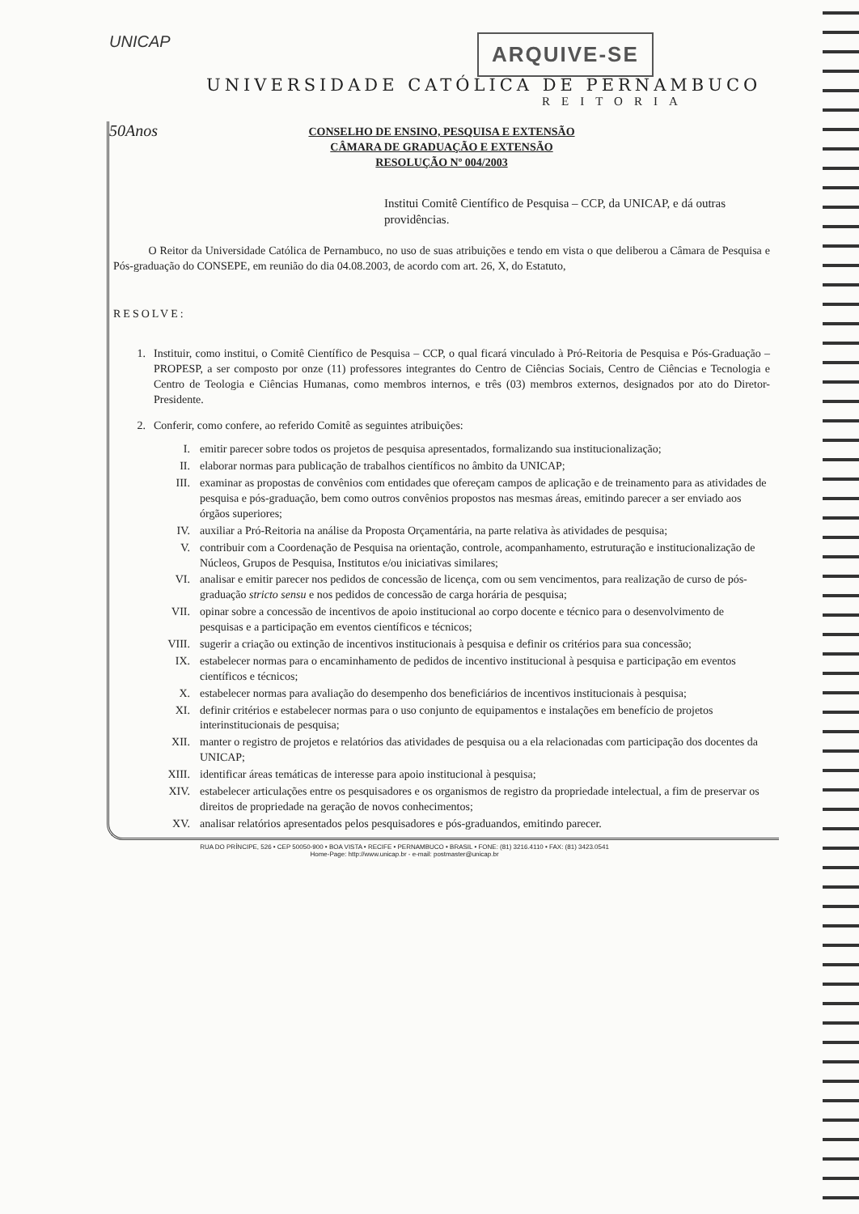UNICAP
ARQUIVE-SE
50Anos
UNIVERSIDADE CATÓLICA DE PERNAMBUCO
REITORIA
CONSELHO DE ENSINO, PESQUISA E EXTENSÃO
CÂMARA DE GRADUAÇÃO E EXTENSÃO
RESOLUÇÃO Nº 004/2003
Institui Comitê Científico de Pesquisa – CCP, da UNICAP, e dá outras providências.
O Reitor da Universidade Católica de Pernambuco, no uso de suas atribuições e tendo em vista o que deliberou a Câmara de Pesquisa e Pós-graduação do CONSEPE, em reunião do dia 04.08.2003, de acordo com art. 26, X, do Estatuto,
RESOLVE:
1. Instituir, como institui, o Comitê Científico de Pesquisa – CCP, o qual ficará vinculado à Pró-Reitoria de Pesquisa e Pós-Graduação – PROPESP, a ser composto por onze (11) professores integrantes do Centro de Ciências Sociais, Centro de Ciências e Tecnologia e Centro de Teologia e Ciências Humanas, como membros internos, e três (03) membros externos, designados por ato do Diretor-Presidente.
2. Conferir, como confere, ao referido Comitê as seguintes atribuições:
I. emitir parecer sobre todos os projetos de pesquisa apresentados, formalizando sua institucionalização;
II. elaborar normas para publicação de trabalhos científicos no âmbito da UNICAP;
III. examinar as propostas de convênios com entidades que ofereçam campos de aplicação e de treinamento para as atividades de pesquisa e pós-graduação, bem como outros convênios propostos nas mesmas áreas, emitindo parecer a ser enviado aos órgãos superiores;
IV. auxiliar a Pró-Reitoria na análise da Proposta Orçamentária, na parte relativa às atividades de pesquisa;
V. contribuir com a Coordenação de Pesquisa na orientação, controle, acompanhamento, estruturação e institucionalização de Núcleos, Grupos de Pesquisa, Institutos e/ou iniciativas similares;
VI. analisar e emitir parecer nos pedidos de concessão de licença, com ou sem vencimentos, para realização de curso de pós-graduação stricto sensu e nos pedidos de concessão de carga horária de pesquisa;
VII. opinar sobre a concessão de incentivos de apoio institucional ao corpo docente e técnico para o desenvolvimento de pesquisas e a participação em eventos científicos e técnicos;
VIII. sugerir a criação ou extinção de incentivos institucionais à pesquisa e definir os critérios para sua concessão;
IX. estabelecer normas para o encaminhamento de pedidos de incentivo institucional à pesquisa e participação em eventos científicos e técnicos;
X. estabelecer normas para avaliação do desempenho dos beneficiários de incentivos institucionais à pesquisa;
XI. definir critérios e estabelecer normas para o uso conjunto de equipamentos e instalações em benefício de projetos interinstitucionais de pesquisa;
XII. manter o registro de projetos e relatórios das atividades de pesquisa ou a ela relacionadas com participação dos docentes da UNICAP;
XIII. identificar áreas temáticas de interesse para apoio institucional à pesquisa;
XIV. estabelecer articulações entre os pesquisadores e os organismos de registro da propriedade intelectual, a fim de preservar os direitos de propriedade na geração de novos conhecimentos;
XV. analisar relatórios apresentados pelos pesquisadores e pós-graduandos, emitindo parecer.
RUA DO PRÍNCIPE, 526 • CEP 50050-900 • BOA VISTA • RECIFE • PERNAMBUCO • BRASIL • FONE: (81) 3216.4110 • FAX: (81) 3423.0541
Home-Page: http://www.unicap.br - e-mail: postmaster@unicap.br